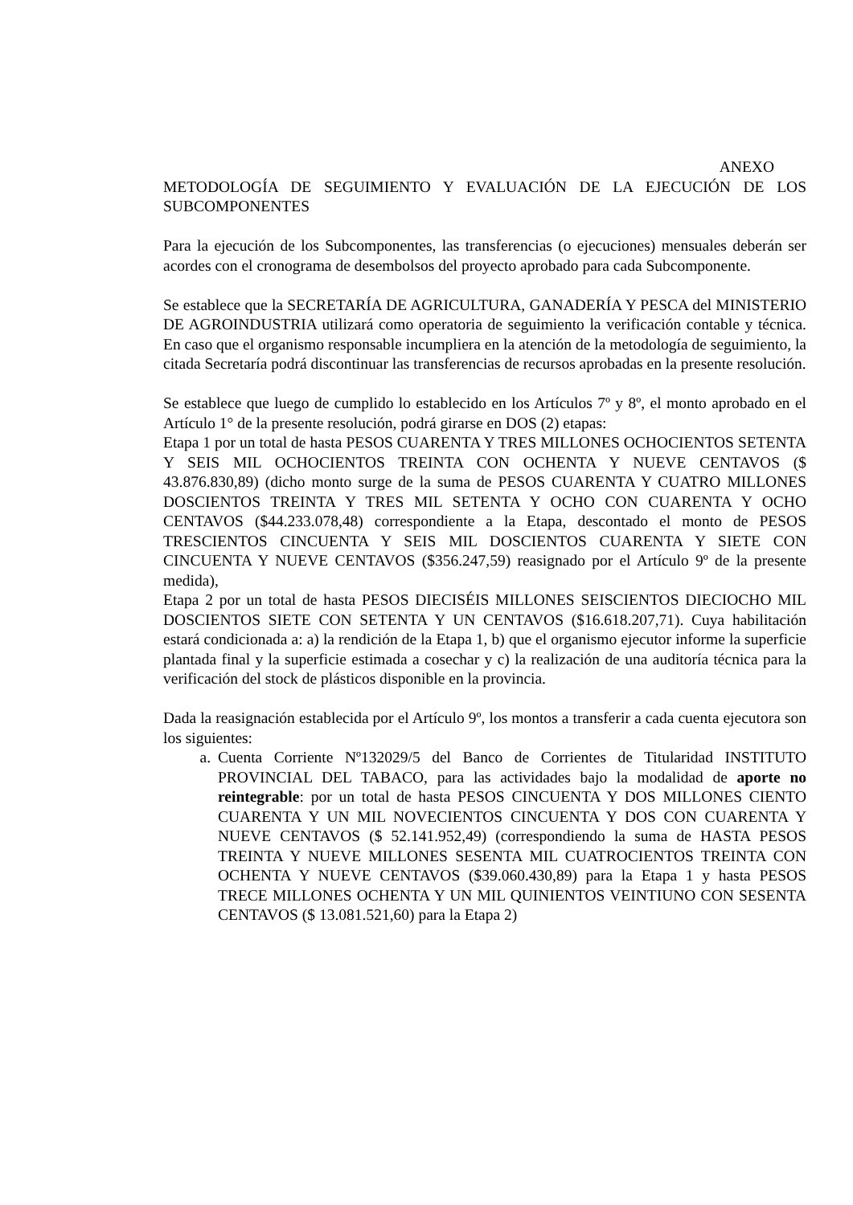ANEXO
METODOLOGÍA DE SEGUIMIENTO Y EVALUACIÓN DE LA EJECUCIÓN DE LOS SUBCOMPONENTES
Para la ejecución de los Subcomponentes, las transferencias (o ejecuciones) mensuales deberán ser acordes con el cronograma de desembolsos del proyecto aprobado para cada Subcomponente.
Se establece que la SECRETARÍA DE AGRICULTURA, GANADERÍA Y PESCA del MINISTERIO DE AGROINDUSTRIA utilizará como operatoria de seguimiento la verificación contable y técnica. En caso que el organismo responsable incumpliera en la atención de la metodología de seguimiento, la citada Secretaría podrá discontinuar las transferencias de recursos aprobadas en la presente resolución.
Se establece que luego de cumplido lo establecido en los Artículos 7º y 8º, el monto aprobado en el Artículo 1° de la presente resolución, podrá girarse en DOS (2) etapas:
Etapa 1 por un total de hasta PESOS CUARENTA Y TRES MILLONES OCHOCIENTOS SETENTA Y SEIS MIL OCHOCIENTOS TREINTA CON OCHENTA Y NUEVE CENTAVOS ($ 43.876.830,89) (dicho monto surge de la suma de PESOS CUARENTA Y CUATRO MILLONES DOSCIENTOS TREINTA Y TRES MIL SETENTA Y OCHO CON CUARENTA Y OCHO CENTAVOS ($44.233.078,48) correspondiente a la Etapa, descontado el monto de PESOS TRESCIENTOS CINCUENTA Y SEIS MIL DOSCIENTOS CUARENTA Y SIETE CON CINCUENTA Y NUEVE CENTAVOS ($356.247,59) reasignado por el Artículo 9º de la presente medida),
Etapa 2 por un total de hasta PESOS DIECISÉIS MILLONES SEISCIENTOS DIECIOCHO MIL DOSCIENTOS SIETE CON SETENTA Y UN CENTAVOS ($16.618.207,71). Cuya habilitación estará condicionada a: a) la rendición de la Etapa 1, b) que el organismo ejecutor informe la superficie plantada final y la superficie estimada a cosechar y c) la realización de una auditoría técnica para la verificación del stock de plásticos disponible en la provincia.
Dada la reasignación establecida por el Artículo 9º, los montos a transferir a cada cuenta ejecutora son los siguientes:
a. Cuenta Corriente Nº132029/5 del Banco de Corrientes de Titularidad INSTITUTO PROVINCIAL DEL TABACO, para las actividades bajo la modalidad de aporte no reintegrable: por un total de hasta PESOS CINCUENTA Y DOS MILLONES CIENTO CUARENTA Y UN MIL NOVECIENTOS CINCUENTA Y DOS CON CUARENTA Y NUEVE CENTAVOS ($ 52.141.952,49) (correspondiendo la suma de HASTA PESOS TREINTA Y NUEVE MILLONES SESENTA MIL CUATROCIENTOS TREINTA CON OCHENTA Y NUEVE CENTAVOS ($39.060.430,89) para la Etapa 1 y hasta PESOS TRECE MILLONES OCHENTA Y UN MIL QUINIENTOS VEINTIUNO CON SESENTA CENTAVOS ($ 13.081.521,60) para la Etapa 2)